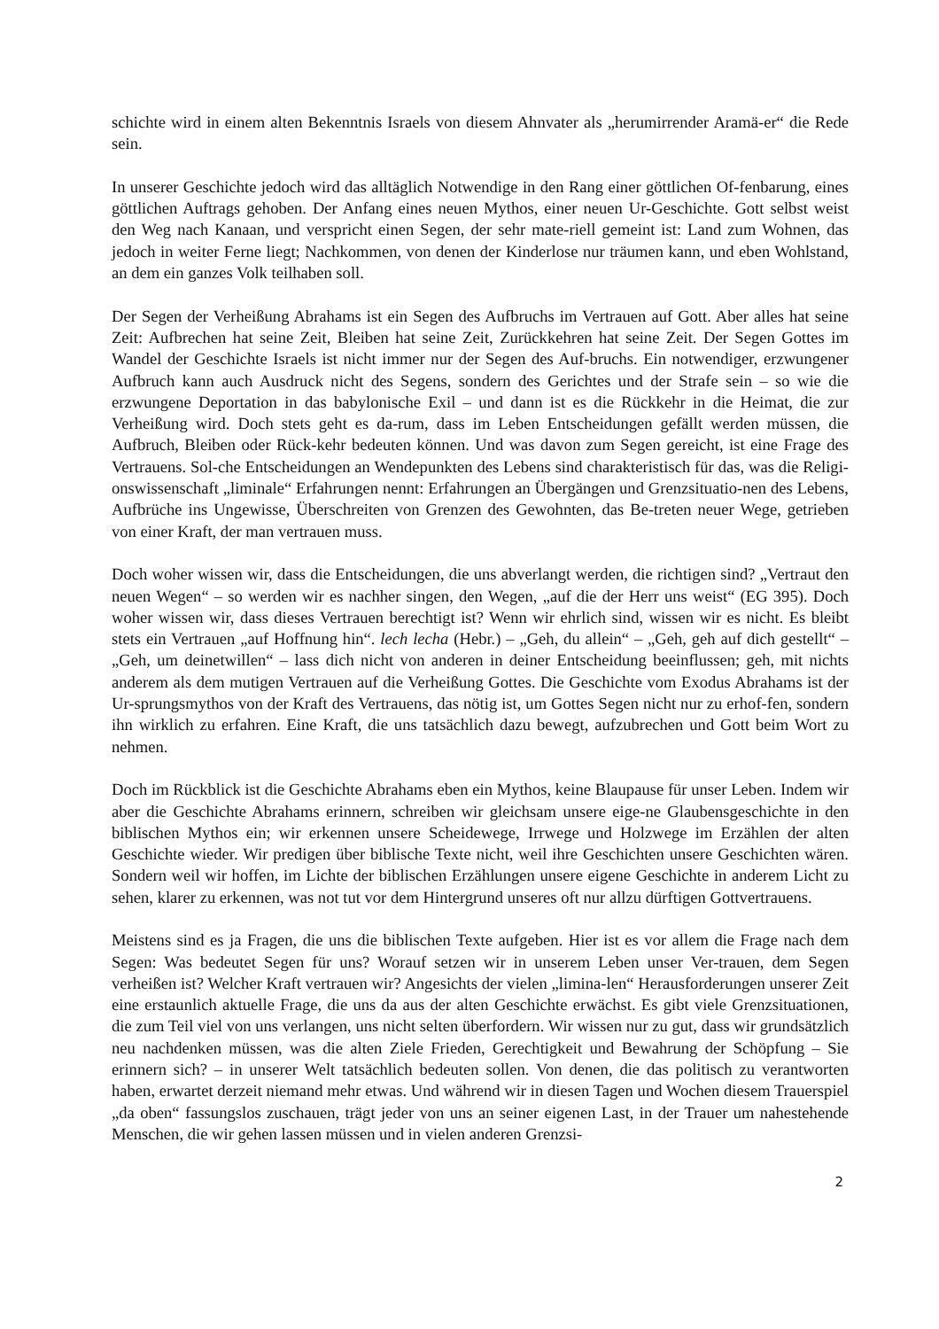schichte wird in einem alten Bekenntnis Israels von diesem Ahnvater als „herumirrender Aramä-er“ die Rede sein.
In unserer Geschichte jedoch wird das alltäglich Notwendige in den Rang einer göttlichen Of-fenbarung, eines göttlichen Auftrags gehoben. Der Anfang eines neuen Mythos, einer neuen Ur-Geschichte. Gott selbst weist den Weg nach Kanaan, und verspricht einen Segen, der sehr mate-riell gemeint ist: Land zum Wohnen, das jedoch in weiter Ferne liegt; Nachkommen, von denen der Kinderlose nur träumen kann, und eben Wohlstand, an dem ein ganzes Volk teilhaben soll.
Der Segen der Verheißung Abrahams ist ein Segen des Aufbruchs im Vertrauen auf Gott. Aber alles hat seine Zeit: Aufbrechen hat seine Zeit, Bleiben hat seine Zeit, Zurückkehren hat seine Zeit. Der Segen Gottes im Wandel der Geschichte Israels ist nicht immer nur der Segen des Auf-bruchs. Ein notwendiger, erzwungener Aufbruch kann auch Ausdruck nicht des Segens, sondern des Gerichtes und der Strafe sein – so wie die erzwungene Deportation in das babylonische Exil – und dann ist es die Rückkehr in die Heimat, die zur Verheißung wird. Doch stets geht es da-rum, dass im Leben Entscheidungen gefällt werden müssen, die Aufbruch, Bleiben oder Rück-kehr bedeuten können. Und was davon zum Segen gereicht, ist eine Frage des Vertrauens. Sol-che Entscheidungen an Wendepunkten des Lebens sind charakteristisch für das, was die Religi-onswissenschaft „liminale“ Erfahrungen nennt: Erfahrungen an Übergängen und Grenzsituatio-nen des Lebens, Aufbrüche ins Ungewisse, Überschreiten von Grenzen des Gewohnten, das Be-treten neuer Wege, getrieben von einer Kraft, der man vertrauen muss.
Doch woher wissen wir, dass die Entscheidungen, die uns abverlangt werden, die richtigen sind? „Vertraut den neuen Wegen“ – so werden wir es nachher singen, den Wegen, „auf die der Herr uns weist“ (EG 395). Doch woher wissen wir, dass dieses Vertrauen berechtigt ist? Wenn wir ehrlich sind, wissen wir es nicht. Es bleibt stets ein Vertrauen „auf Hoffnung hin“. lech lecha (Hebr.) – „Geh, du allein“ – „Geh, geh auf dich gestellt“ – „Geh, um deinetwillen“ – lass dich nicht von anderen in deiner Entscheidung beeinflussen; geh, mit nichts anderem als dem mutigen Vertrauen auf die Verheißung Gottes. Die Geschichte vom Exodus Abrahams ist der Ur-sprungsmythos von der Kraft des Vertrauens, das nötig ist, um Gottes Segen nicht nur zu erhof-fen, sondern ihn wirklich zu erfahren. Eine Kraft, die uns tatsächlich dazu bewegt, aufzubrechen und Gott beim Wort zu nehmen.
Doch im Rückblick ist die Geschichte Abrahams eben ein Mythos, keine Blaupause für unser Leben. Indem wir aber die Geschichte Abrahams erinnern, schreiben wir gleichsam unsere eige-ne Glaubensgeschichte in den biblischen Mythos ein; wir erkennen unsere Scheidewege, Irrwege und Holzwege im Erzählen der alten Geschichte wieder. Wir predigen über biblische Texte nicht, weil ihre Geschichten unsere Geschichten wären. Sondern weil wir hoffen, im Lichte der biblischen Erzählungen unsere eigene Geschichte in anderem Licht zu sehen, klarer zu erkennen, was not tut vor dem Hintergrund unseres oft nur allzu dürftigen Gottvertrauens.
Meistens sind es ja Fragen, die uns die biblischen Texte aufgeben. Hier ist es vor allem die Frage nach dem Segen: Was bedeutet Segen für uns? Worauf setzen wir in unserem Leben unser Ver-trauen, dem Segen verheißen ist? Welcher Kraft vertrauen wir? Angesichts der vielen „limina-len“ Herausforderungen unserer Zeit eine erstaunlich aktuelle Frage, die uns da aus der alten Geschichte erwächst. Es gibt viele Grenzsituationen, die zum Teil viel von uns verlangen, uns nicht selten überfordern. Wir wissen nur zu gut, dass wir grundsätzlich neu nachdenken müssen, was die alten Ziele Frieden, Gerechtigkeit und Bewahrung der Schöpfung – Sie erinnern sich? – in unserer Welt tatsächlich bedeuten sollen. Von denen, die das politisch zu verantworten haben, erwartet derzeit niemand mehr etwas. Und während wir in diesen Tagen und Wochen diesem Trauerspiel „da oben“ fassungslos zuschauen, trägt jeder von uns an seiner eigenen Last, in der Trauer um nahestehende Menschen, die wir gehen lassen müssen und in vielen anderen Grenzsi-
2